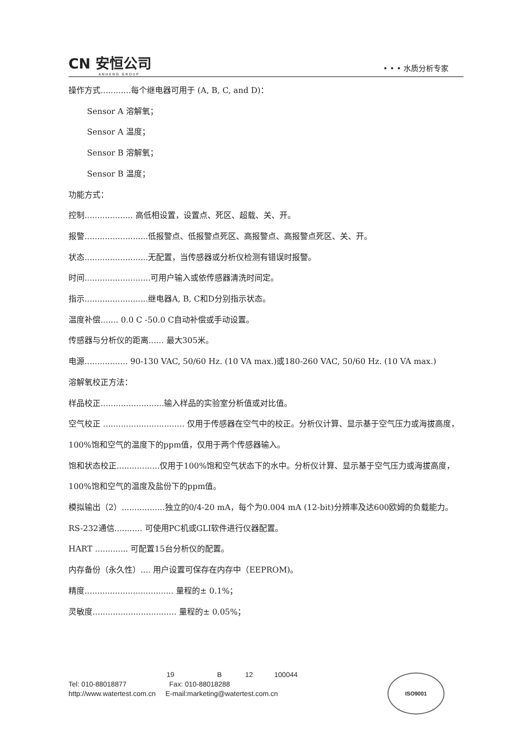CN 安恒公司
ANHENG GROUP
• • • 水质分析专家
操作方式............每个继电器可用于 (A, B, C, and D)：
Sensor A 溶解氧；
Sensor A 温度；
Sensor B 溶解氧；
Sensor B 温度；
功能方式：
控制................... 高低相设置，设置点、死区、超载、关、开。
报警.........................低报警点、低报警点死区、高报警点、高报警点死区、关、开。
状态.........................无配置，当传感器或分析仪检测有错误时报警。
时间..........................可用户输入或依传感器清洗时间定。
指示.........................继电器A, B, C和D分别指示状态。
温度补偿....... 0.0 C -50.0 C自动补偿或手动设置。
传感器与分析仪的距离...... 最大305米。
电源................. 90-130 VAC, 50/60 Hz. (10 VA max.)或180-260 VAC, 50/60 Hz. (10 VA max.)
溶解氧校正方法：
样品校正.........................输入样品的实验室分析值或对比值。
空气校正 ................................ 仅用于传感器在空气中的校正。分析仪计算、显示基于空气压力或海拔高度，100%饱和空气的温度下的ppm值，仅用于两个传感器输入。
饱和状态校正.................仅用于100%饱和空气状态下的水中。分析仪计算、显示基于空气压力或海拔高度，100%饱和空气的温度及盐份下的ppm值。
模拟输出（2）.................独立的0/4-20 mA，每个为0.004 mA (12-bit)分辨率及达600欧姆的负载能力。
RS-232通信........... 可使用PC机或GLI软件进行仪器配置。
HART ............. 可配置15台分析仪的配置。
内存备份（永久性）.... 用户设置可保存在内存中（EEPROM)。
精度................................... 量程的± 0.1%；
灵敏度................................. 量程的± 0.05%；
19 B 12 100044
Tel: 010-88018877 Fax: 010-88018288
http://www.watertest.com.cn E-mail:marketing@watertest.com.cn
ISO9001